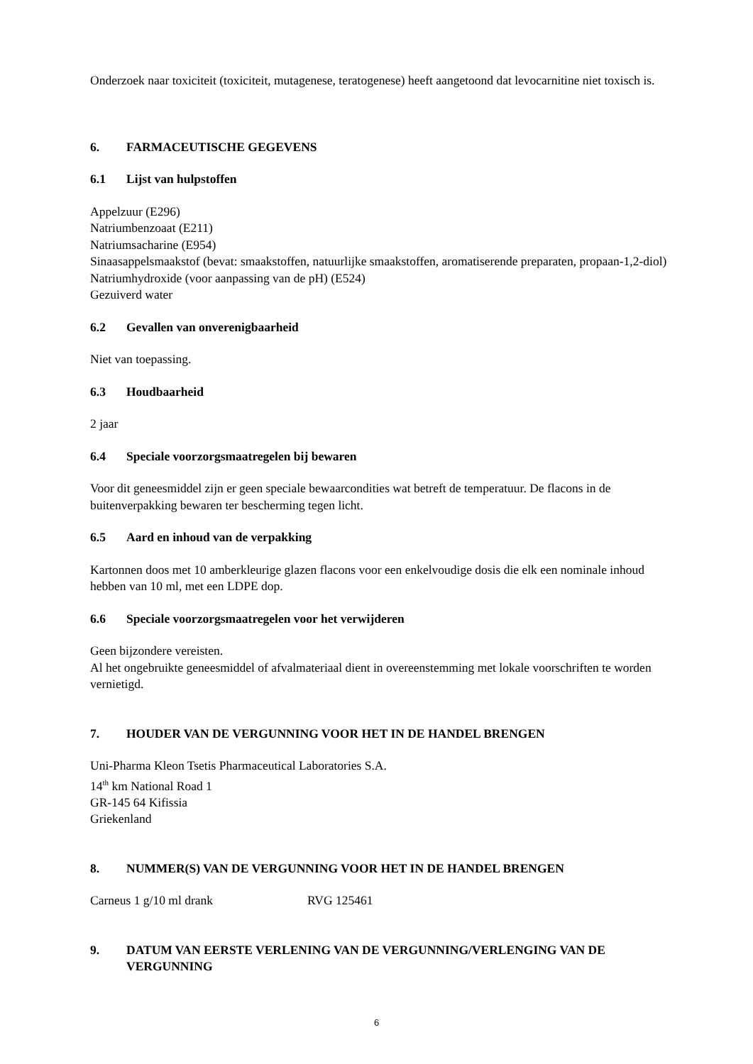Onderzoek naar toxiciteit (toxiciteit, mutagenese, teratogenese) heeft aangetoond dat levocarnitine niet toxisch is.
6. FARMACEUTISCHE GEGEVENS
6.1 Lijst van hulpstoffen
Appelzuur (E296)
Natriumbenzoaat (E211)
Natriumsacharine (E954)
Sinaasappelsmaakstof (bevat: smaakstoffen, natuurlijke smaakstoffen, aromatiserende preparaten, propaan-1,2-diol)
Natriumhydroxide (voor aanpassing van de pH) (E524)
Gezuiverd water
6.2 Gevallen van onverenigbaarheid
Niet van toepassing.
6.3 Houdbaarheid
2 jaar
6.4 Speciale voorzorgsmaatregelen bij bewaren
Voor dit geneesmiddel zijn er geen speciale bewaarcondities wat betreft de temperatuur. De flacons in de buitenverpakking bewaren ter bescherming tegen licht.
6.5 Aard en inhoud van de verpakking
Kartonnen doos met 10 amberkleurige glazen flacons voor een enkelvoudige dosis die elk een nominale inhoud hebben van 10 ml, met een LDPE dop.
6.6 Speciale voorzorgsmaatregelen voor het verwijderen
Geen bijzondere vereisten.
Al het ongebruikte geneesmiddel of afvalmateriaal dient in overeenstemming met lokale voorschriften te worden vernietigd.
7. HOUDER VAN DE VERGUNNING VOOR HET IN DE HANDEL BRENGEN
Uni-Pharma Kleon Tsetis Pharmaceutical Laboratories S.A.
14<sup>th</sup> km National Road 1
GR-145 64 Kifissia
Griekenland
8. NUMMER(S) VAN DE VERGUNNING VOOR HET IN DE HANDEL BRENGEN
Carneus 1 g/10 ml drank RVG 125461
9. DATUM VAN EERSTE VERLENING VAN DE VERGUNNING/VERLENGING VAN DE VERGUNNING
6